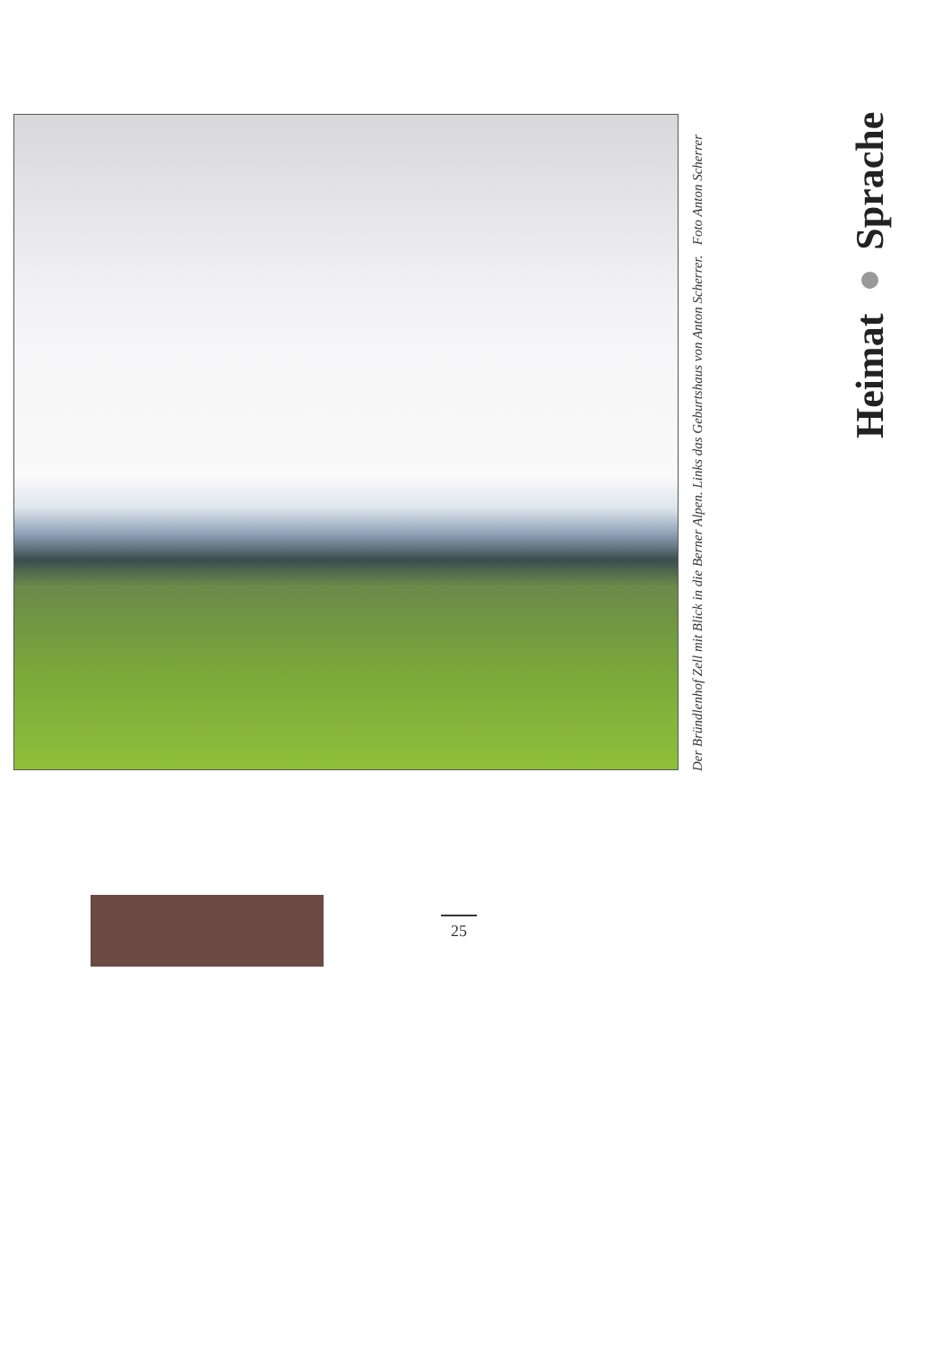Heimat ● Sprache
Der Bründlenhof Zell mit Blick in die Berner Alpen. Links das Geburtshaus von Anton Scherrer. Foto Anton Scherrer
25